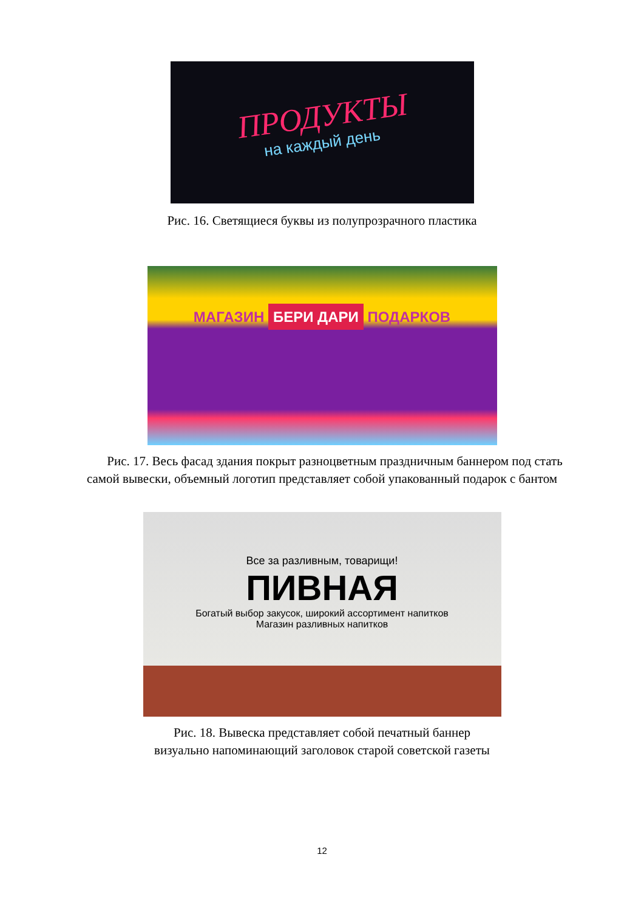ПРОДУКТЫ
на каждый день
Рис. 16. Светящиеся буквы из полупрозрачного пластика
МАГАЗИН БЕРИ ДАРИ ПОДАРКОВ
Рис. 17. Весь фасад здания покрыт разноцветным праздничным баннером под стать самой вывески, объемный логотип представляет собой упакованный подарок с бантом
Все за разливным, товарищи!
ПИВНАЯ
Богатый выбор закусок, широкий ассортимент напитков
Магазин разливных напитков
Рис. 18. Вывеска представляет собой печатный баннер
визуально напоминающий заголовок старой советской газеты
12